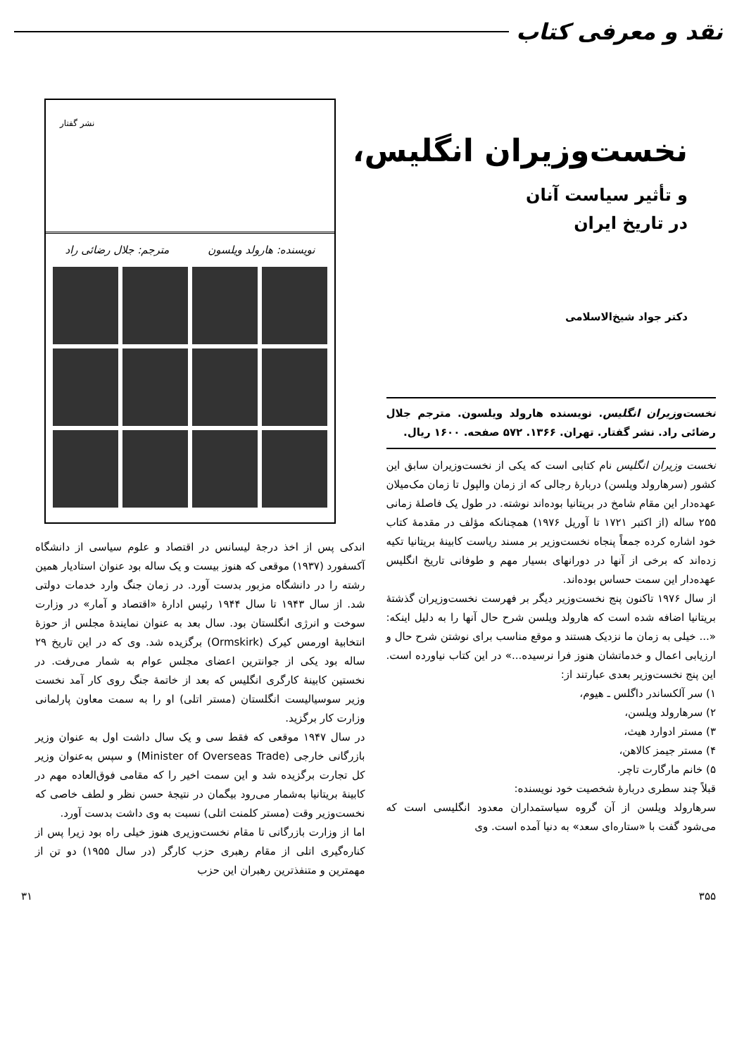نقد و معرفی کتاب
نخست‌وزیران انگلیس،
و تأثیر سیاست آنان
در تاریخ ایران
دکتر جواد شیخ‌الاسلامی
نشر گفتار
نویسنده: هارولد ویلسون مترجم: جلال رضائی راد
نخست‌وزیران انگلیس. نویسنده هارولد ویلسون. مترجم جلال رضائی راد. نشر گفتار. تهران. ۱۳۶۶. ۵۷۲ صفحه. ۱۶۰۰ ریال.
نخست وزیران انگلیس نام کتابی است که یکی از نخست‌وزیران سابق این کشور (سرهارولد ویلسن) دربارهٔ رجالی که از زمان والپول تا زمان مک‌میلان عهده‌دار این مقام شامخ در بریتانیا بوده‌اند نوشته. در طول یک فاصلهٔ زمانی ۲۵۵ ساله (از اکتبر ۱۷۲۱ تا آوریل ۱۹۷۶) همچنانکه مؤلف در مقدمهٔ کتاب خود اشاره کرده جمعاً پنجاه نخست‌وزیر بر مسند ریاست کابینهٔ بریتانیا تکیه زده‌اند که برخی از آنها در دورانهای بسیار مهم و طوفانی تاریخ انگلیس عهده‌دار این سمت حساس بوده‌اند.
از سال ۱۹۷۶ تاکنون پنج نخست‌وزیر دیگر بر فهرست نخست‌وزیران گذشتهٔ بریتانیا اضافه شده است که هارولد ویلسن شرح حال آنها را به دلیل اینکه: «... خیلی به زمان ما نزدیک هستند و موقع مناسب برای نوشتن شرح حال و ارزیابی اعمال و خدماتشان هنوز فرا نرسیده...» در این کتاب نیاورده است. این پنج نخست‌وزیر بعدی عبارتند از:
۱) سر آلکساندر داگلس ـ هیوم،
۲) سرهارولد ویلسن،
۳) مستر ادوارد هیث،
۴) مستر جیمز کالاهن،
۵) خانم مارگارت تاچر.
قبلاً چند سطری دربارهٔ شخصیت خود نویسنده:
سرهارولد ویلسن از آن گروه سیاستمداران معدود انگلیسی است که می‌شود گفت با «ستاره‌ای سعد» به دنیا آمده است. وی
اندکی پس از اخذ درجهٔ لیسانس در اقتصاد و علوم سیاسی از دانشگاه آکسفورد (۱۹۳۷) موقعی که هنوز بیست و یک ساله بود عنوان استادیار همین رشته را در دانشگاه مزبور بدست آورد. در زمان جنگ وارد خدمات دولتی شد. از سال ۱۹۴۳ تا سال ۱۹۴۴ رئیس ادارهٔ «اقتصاد و آمار» در وزارت سوخت و انرژی انگلستان بود. سال بعد به عنوان نمایندهٔ مجلس از حوزهٔ انتخابیهٔ اورمس کیرک (Ormskirk) برگزیده شد. وی که در این تاریخ ۲۹ ساله بود یکی از جوانترین اعضای مجلس عوام به شمار می‌رفت. در نخستین کابینهٔ کارگری انگلیس که بعد از خاتمهٔ جنگ روی کار آمد نخست وزیر سوسیالیست انگلستان (مستر اتلی) او را به سمت معاون پارلمانی وزارت کار برگزید.
در سال ۱۹۴۷ موقعی که فقط سی و یک سال داشت اول به عنوان وزیر بازرگانی خارجی (Minister of Overseas Trade) و سپس به‌عنوان وزیر کل تجارت برگزیده شد و این سمت اخیر را که مقامی فوق‌العاده مهم در کابینهٔ بریتانیا به‌شمار می‌رود بیگمان در نتیجهٔ حسن نظر و لطف خاصی که نخست‌وزیر وقت (مستر کلمنت اتلی) نسبت به وی داشت بدست آورد.
اما از وزارت بازرگانی تا مقام نخست‌وزیری هنوز خیلی راه بود زیرا پس از کناره‌گیری اتلی از مقام رهبری حزب کارگر (در سال ۱۹۵۵) دو تن از مهمترین و متنفذترین رهبران این حزب
۳۵۵ ۳۱